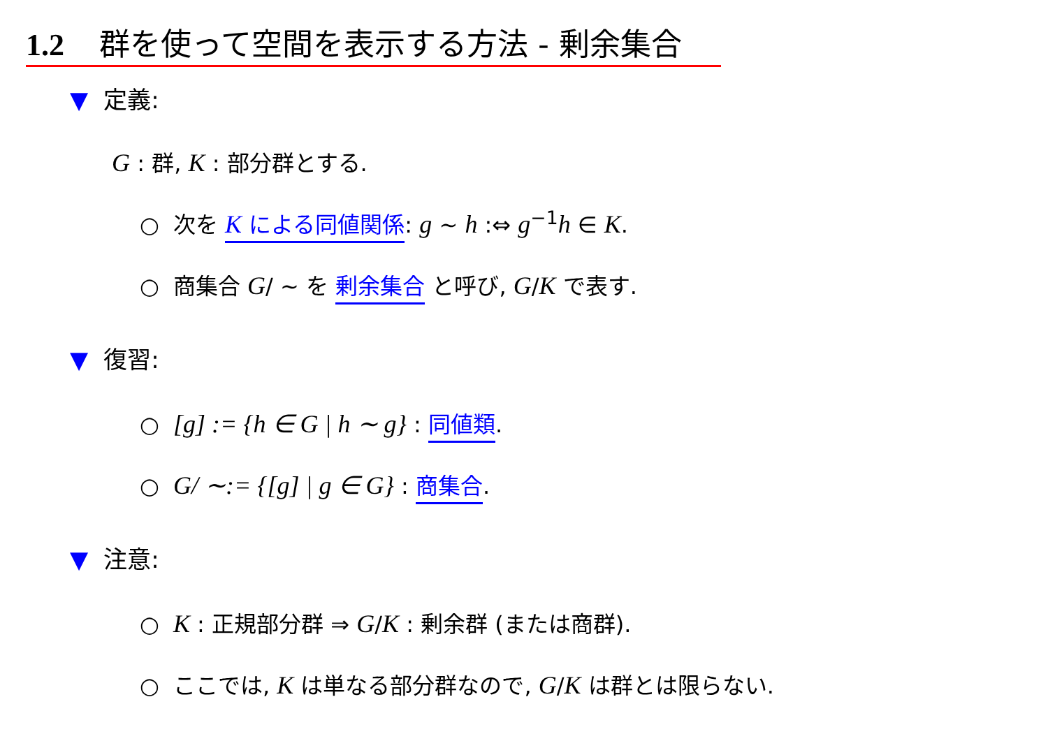1.2 群を使って空間を表示する方法 - 剰余集合
▼ 定義:
G : 群, K : 部分群とする.
○ 次を K による同値関係: g ∼ h :⇔ g<sup>−1</sup>h ∈ K.
○ 商集合 G/ ∼ を 剰余集合 と呼び, G/K で表す.
▼ 復習:
○ [g] := {h ∈ G | h ∼ g} : 同値類.
○ G/ ∼:= {[g] | g ∈ G} : 商集合.
▼ 注意:
○ K : 正規部分群 ⇒ G/K : 剰余群 (または商群).
○ ここでは, K は単なる部分群なので, G/K は群とは限らない.